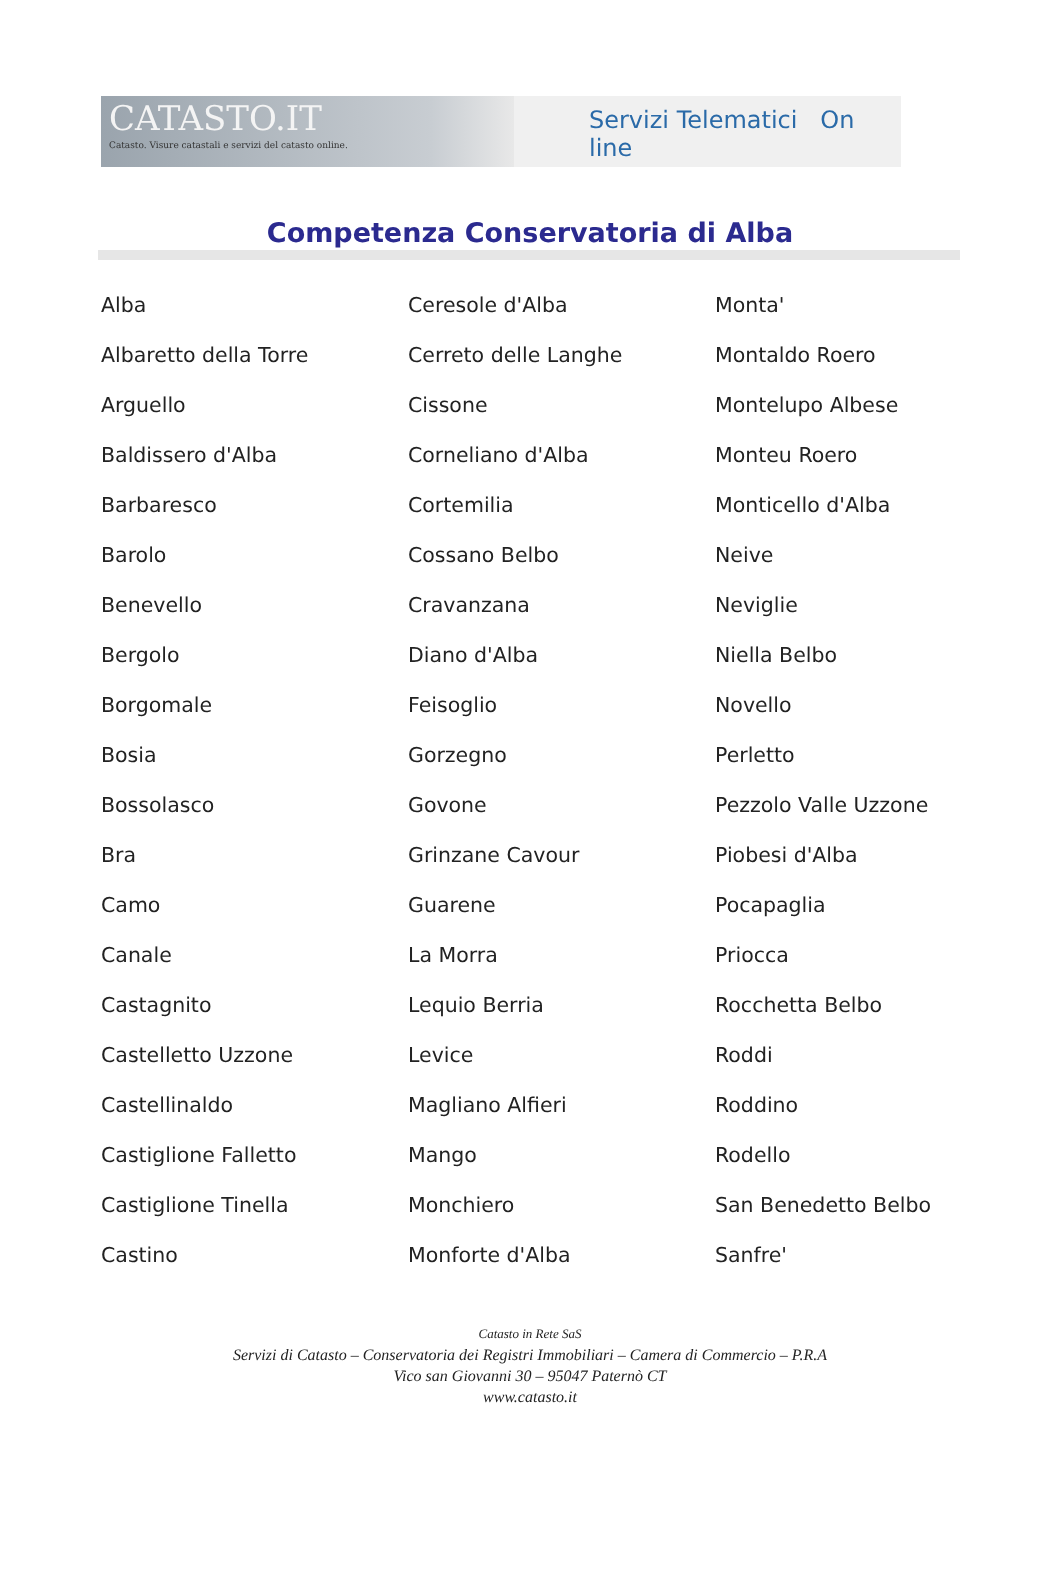CATASTO.IT
Catasto. Visure catastali e servizi del catasto online.
Servizi Telematici On line
Competenza Conservatoria di Alba
| Alba | Ceresole d'Alba | Monta' |
| Albaretto della Torre | Cerreto delle Langhe | Montaldo Roero |
| Arguello | Cissone | Montelupo Albese |
| Baldissero d'Alba | Corneliano d'Alba | Monteu Roero |
| Barbaresco | Cortemilia | Monticello d'Alba |
| Barolo | Cossano Belbo | Neive |
| Benevello | Cravanzana | Neviglie |
| Bergolo | Diano d'Alba | Niella Belbo |
| Borgomale | Feisoglio | Novello |
| Bosia | Gorzegno | Perletto |
| Bossolasco | Govone | Pezzolo Valle Uzzone |
| Bra | Grinzane Cavour | Piobesi d'Alba |
| Camo | Guarene | Pocapaglia |
| Canale | La Morra | Priocca |
| Castagnito | Lequio Berria | Rocchetta Belbo |
| Castelletto Uzzone | Levice | Roddi |
| Castellinaldo | Magliano Alfieri | Roddino |
| Castiglione Falletto | Mango | Rodello |
| Castiglione Tinella | Monchiero | San Benedetto Belbo |
| Castino | Monforte d'Alba | Sanfre' |
Catasto in Rete SaS
Servizi di Catasto – Conservatoria dei Registri Immobiliari – Camera di Commercio – P.R.A
Vico san Giovanni 30 – 95047 Paternò CT
www.catasto.it